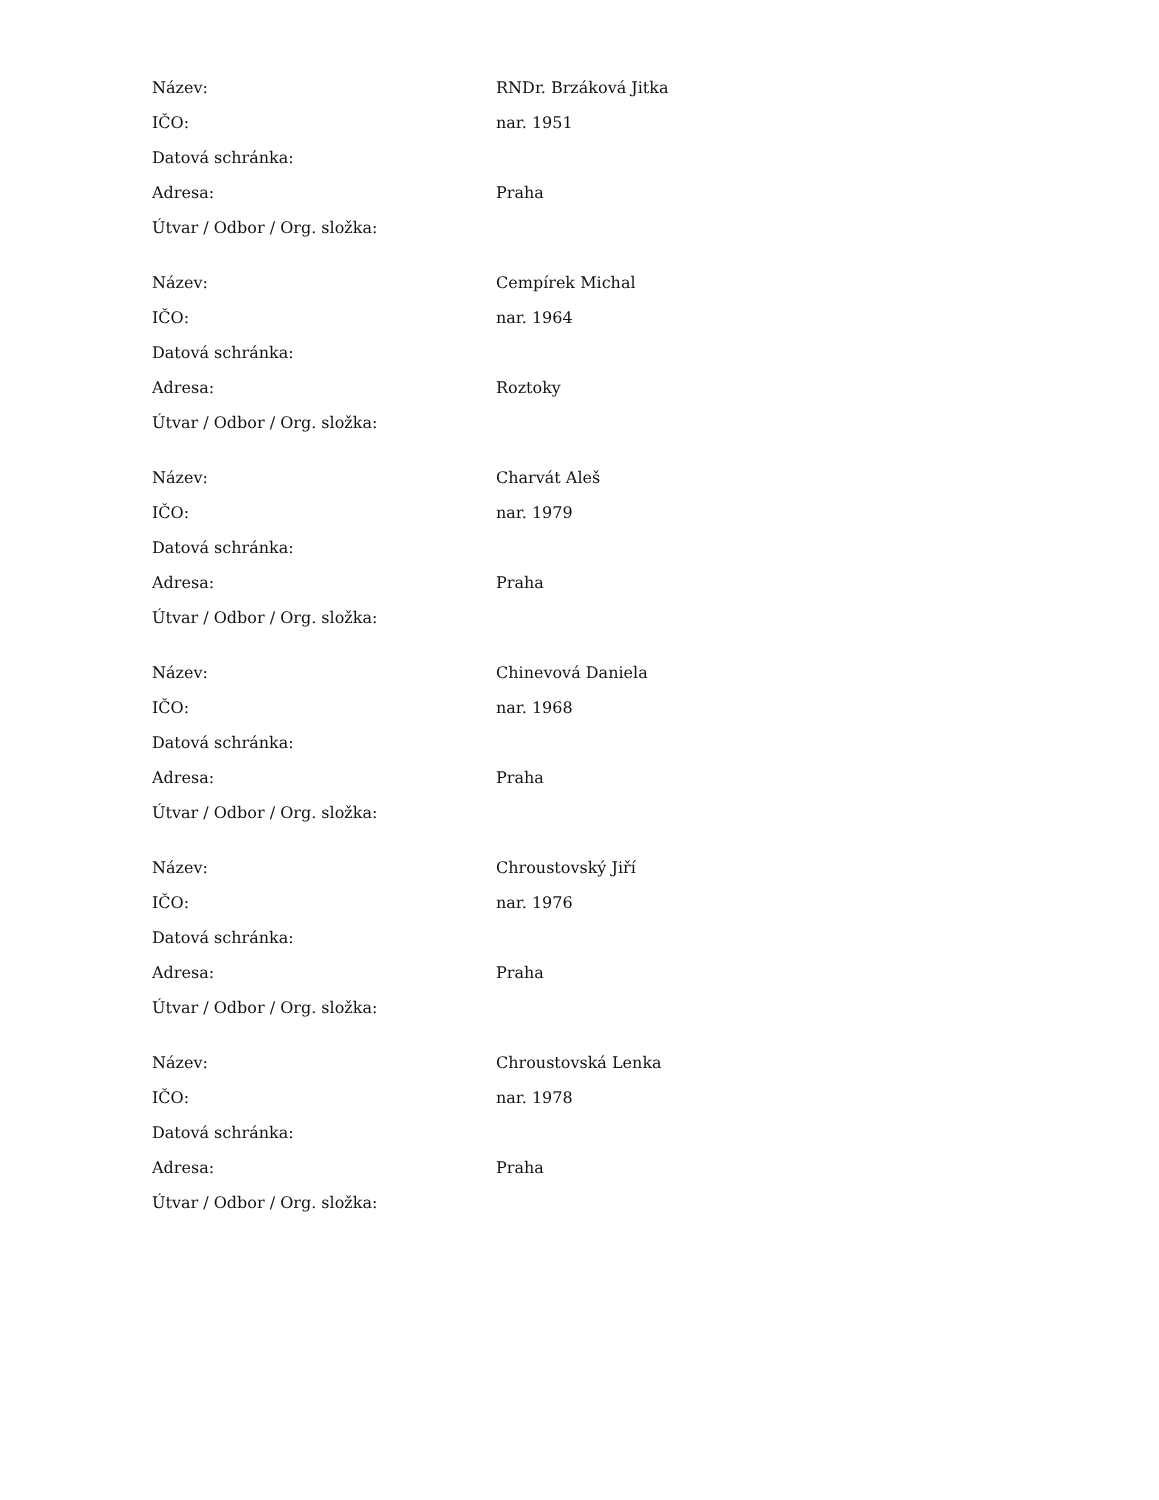| Název: | RNDr. Brzáková Jitka |
| IČO: | nar. 1951 |
| Datová schránka: | |
| Adresa: | Praha |
| Útvar / Odbor / Org. složka: | |
| Název: | Cempírek Michal |
| IČO: | nar. 1964 |
| Datová schránka: | |
| Adresa: | Roztoky |
| Útvar / Odbor / Org. složka: | |
| Název: | Charvát Aleš |
| IČO: | nar. 1979 |
| Datová schránka: | |
| Adresa: | Praha |
| Útvar / Odbor / Org. složka: | |
| Název: | Chinevová Daniela |
| IČO: | nar. 1968 |
| Datová schránka: | |
| Adresa: | Praha |
| Útvar / Odbor / Org. složka: | |
| Název: | Chroustovský Jiří |
| IČO: | nar. 1976 |
| Datová schránka: | |
| Adresa: | Praha |
| Útvar / Odbor / Org. složka: | |
| Název: | Chroustovská Lenka |
| IČO: | nar. 1978 |
| Datová schránka: | |
| Adresa: | Praha |
| Útvar / Odbor / Org. složka: | |